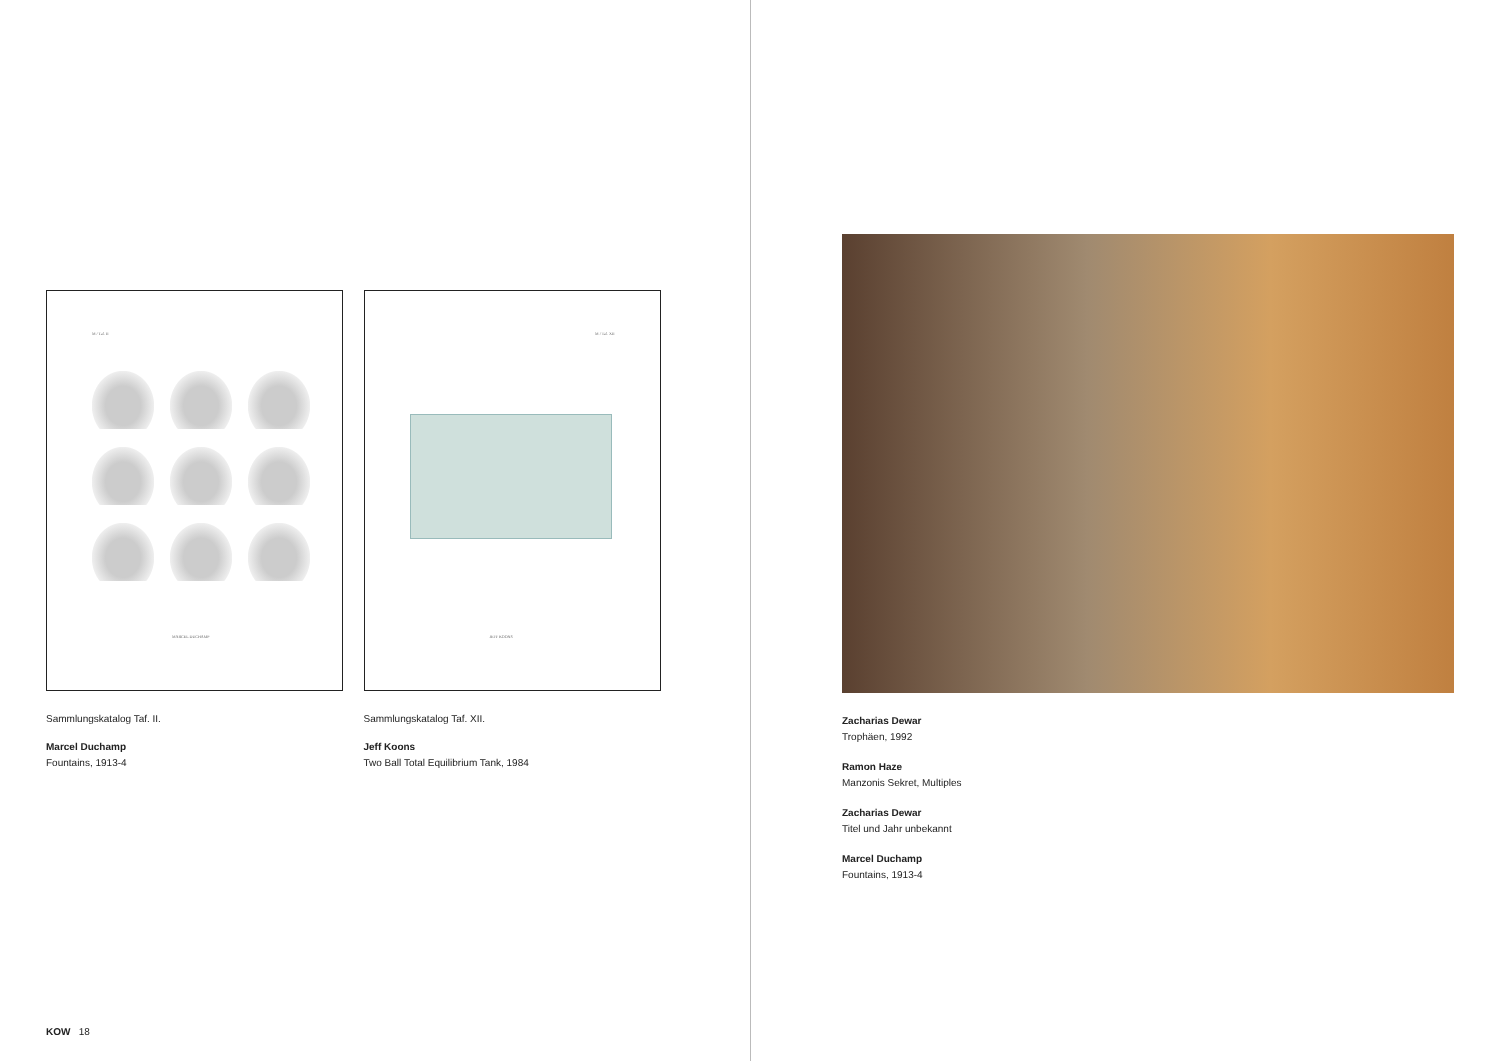M / Taf. II
MARCEL DUCHAMP
Sammlungskatalog Taf. II.
Marcel Duchamp
Fountains, 1913-4
M / Taf. XII
JEFF KOONS
Sammlungskatalog Taf. XII.
Jeff Koons
Two Ball Total Equilibrium Tank, 1984
Zacharias Dewar
Trophäen, 1992
Ramon Haze
Manzonis Sekret, Multiples
Zacharias Dewar
Titel und Jahr unbekannt
Marcel Duchamp
Fountains, 1913-4
KOW 18